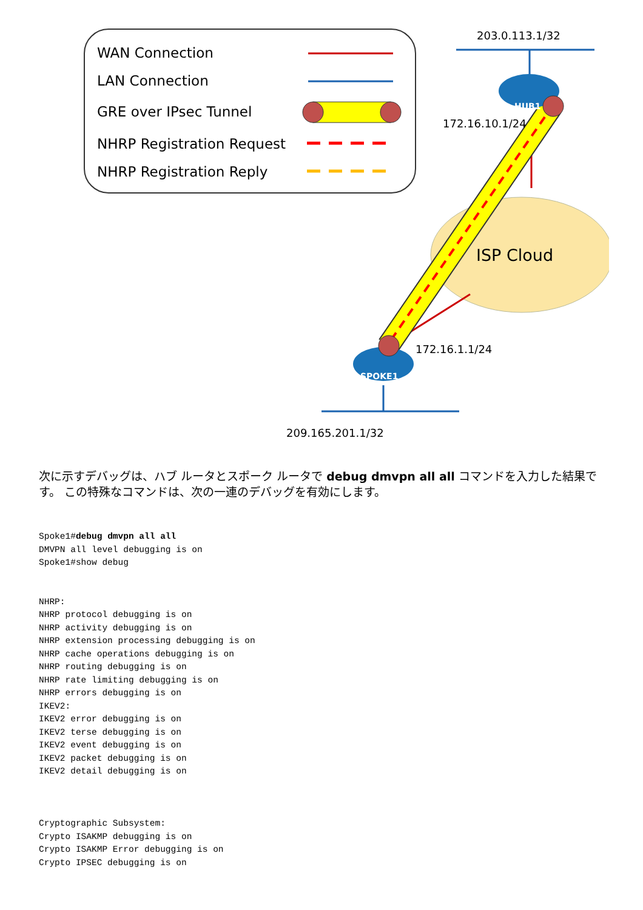WAN Connection
LAN Connection
GRE over IPsec Tunnel
NHRP Registration Request
NHRP Registration Reply
ISP Cloud
HUB1
SPOKE1
203.0.113.1/32
172.16.10.1/24
172.16.1.1/24
209.165.201.1/32
次に示すデバッグは、ハブ ルータとスポーク ルータで debug dmvpn all all コマンドを入力した結果です。 この特殊なコマンドは、次の一連のデバッグを有効にします。
Spoke1#debug dmvpn all all
DMVPN all level debugging is on
Spoke1#show debug


NHRP:
NHRP protocol debugging is on
NHRP activity debugging is on
NHRP extension processing debugging is on
NHRP cache operations debugging is on
NHRP routing debugging is on
NHRP rate limiting debugging is on
NHRP errors debugging is on
IKEV2:
IKEV2 error debugging is on
IKEV2 terse debugging is on
IKEV2 event debugging is on
IKEV2 packet debugging is on
IKEV2 detail debugging is on



Cryptographic Subsystem:
Crypto ISAKMP debugging is on
Crypto ISAKMP Error debugging is on
Crypto IPSEC debugging is on